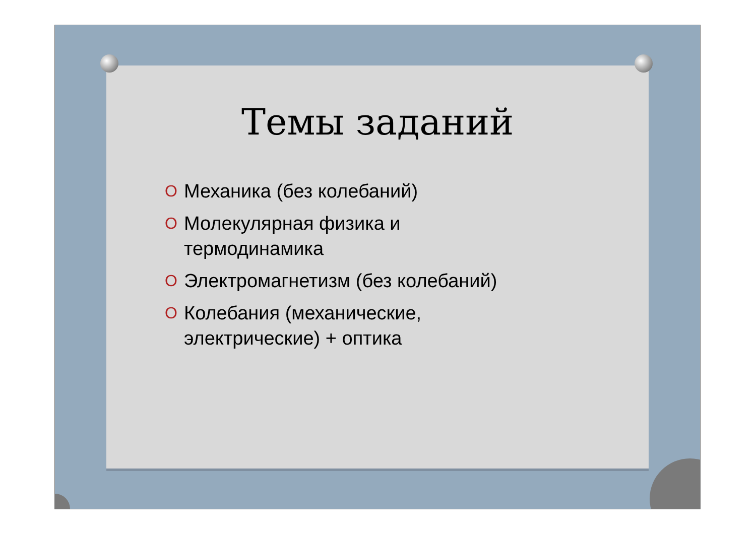Темы заданий
O Механика (без колебаний)
O Молекулярная физика и
термодинамика
O Электромагнетизм (без колебаний)
O Колебания (механические,
электрические) + оптика